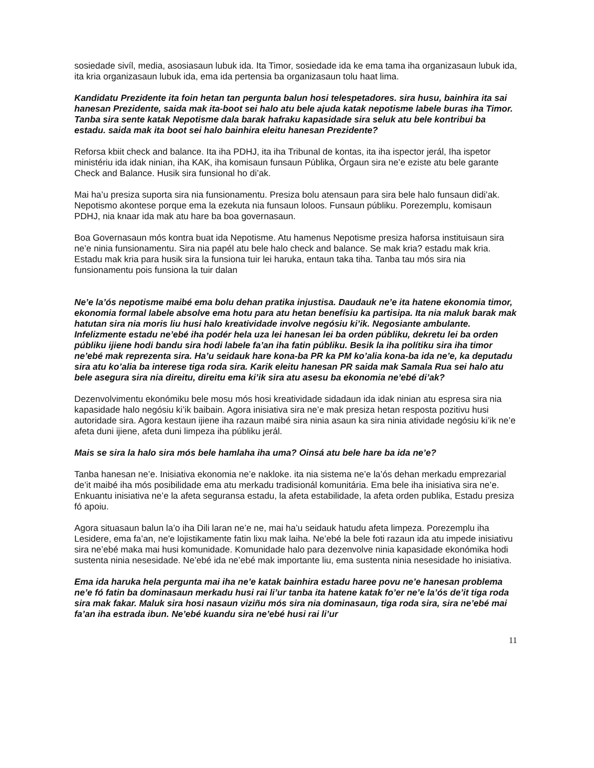sosiedade sivíl, media, asosiasaun lubuk ida. Ita Timor, sosiedade ida ke ema tama iha organizasaun lubuk ida, ita kria organizasaun lubuk ida, ema ida pertensia ba organizasaun tolu haat lima.
Kandidatu Prezidente ita foin hetan tan pergunta balun hosi telespetadores. sira husu, bainhira ita sai hanesan Prezidente, saida mak ita-boot sei halo atu bele ajuda katak nepotisme labele buras iha Timor. Tanba sira sente katak Nepotisme dala barak hafraku kapasidade sira seluk atu bele kontribui ba estadu. saida mak ita boot sei halo bainhira eleitu hanesan Prezidente?
Reforsa kbiit check and balance. Ita iha PDHJ, ita iha Tribunal de kontas, ita iha ispector jerál, Iha ispetor ministériu ida idak ninian, iha KAK, iha komisaun funsaun Públika, Órgaun sira ne’e eziste atu bele garante Check and Balance. Husik sira funsional ho di’ak.
Mai ha’u presiza suporta sira nia funsionamentu. Presiza bolu atensaun para sira bele halo funsaun didi’ak. Nepotismo akontese porque ema la ezekuta nia funsaun loloos. Funsaun públiku. Porezemplu, komisaun PDHJ, nia knaar ida mak atu hare ba boa governasaun.
Boa Governasaun mós kontra buat ida Nepotisme. Atu hamenus Nepotisme presiza haforsa instituisaun sira ne’e ninia funsionamentu. Sira nia papél atu bele halo check and balance. Se mak kria? estadu mak kria. Estadu mak kria para husik sira la funsiona tuir lei haruka, entaun taka tiha. Tanba tau mós sira nia funsionamentu pois funsiona la tuir dalan
Ne’e la’ós nepotisme maibé ema bolu dehan pratika injustisa. Daudauk ne’e ita hatene ekonomia timor, ekonomia formal labele absolve ema hotu para atu hetan benefísiu ka partisipa. Ita nia maluk barak mak hatutan sira nia moris liu husi halo kreatividade involve negósiu ki’ik. Negosiante ambulante. Infelizmente estadu ne’ebé iha podér hela uza lei hanesan lei ba orden públiku, dekretu lei ba orden públiku ijiene hodi bandu sira hodi labele fa’an iha fatin públiku. Besik la iha polítiku sira iha timor ne’ebé mak reprezenta sira. Ha’u seidauk hare kona-ba PR ka PM ko’alia kona-ba ida ne’e, ka deputadu sira atu ko’alia ba interese tiga roda sira. Karik eleitu hanesan PR saida mak Samala Rua sei halo atu bele asegura sira nia direitu, direitu ema ki’ik sira atu asesu ba ekonomia ne’ebé di’ak?
Dezenvolvimentu ekonómiku bele mosu mós hosi kreatividade sidadaun ida idak ninian atu espresa sira nia kapasidade halo negósiu ki’ik baibain. Agora inisiativa sira ne’e mak presiza hetan resposta pozitivu husi autoridade sira. Agora kestaun ijiene iha razaun maibé sira ninia asaun ka sira ninia atividade negósiu ki’ik ne’e afeta duni ijiene, afeta duni limpeza iha públiku jerál.
Mais se sira la halo sira mós bele hamlaha iha uma? Oinsá atu bele hare ba ida ne’e?
Tanba hanesan ne’e. Inisiativa ekonomia ne’e nakloke. ita nia sistema ne’e la’ós dehan merkadu emprezarial de’it maibé iha mós posibilidade ema atu merkadu tradisionál komunitária. Ema bele iha inisiativa sira ne’e. Enkuantu inisiativa ne’e la afeta seguransa estadu, la afeta estabilidade, la afeta orden publika, Estadu presiza fó apoiu.
Agora situasaun balun la’o iha Dili laran ne’e ne, mai ha’u seidauk hatudu afeta limpeza. Porezemplu iha Lesidere, ema fa’an, ne'e lojistikamente fatin lixu mak laiha. Ne’ebé la bele foti razaun ida atu impede inisiativu sira ne’ebé maka mai husi komunidade. Komunidade halo para dezenvolve ninia kapasidade ekonómika hodi sustenta ninia nesesidade. Ne’ebé ida ne’ebé mak importante liu, ema sustenta ninia nesesidade ho inisiativa.
Ema ida haruka hela pergunta mai iha ne’e katak bainhira estadu haree povu ne’e hanesan problema ne’e fó fatin ba dominasaun merkadu husi rai li’ur tanba ita hatene katak fo’er ne’e la’ós de’it tiga roda sira mak fakar. Maluk sira hosi nasaun viziñu mós sira nia dominasaun, tiga roda sira, sira ne’ebé mai fa’an iha estrada ibun. Ne’ebé kuandu sira ne’ebé husi rai li’ur
11